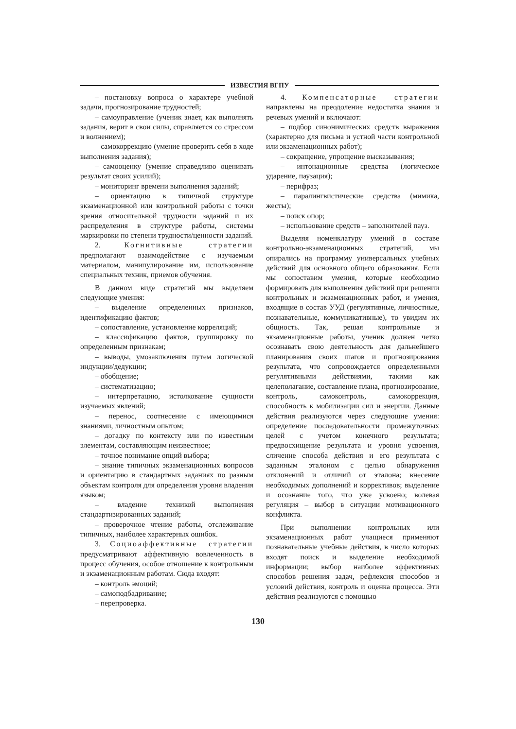ИЗВЕСТИЯ ВГПУ
– постановку вопроса о характере учебной задачи, прогнозирование трудностей;
– самоуправление (ученик знает, как выполнять задания, верит в свои силы, справляется со стрессом и волнением);
– самокоррекцию (умение проверить себя в ходе выполнения задания);
– самооценку (умение справедливо оценивать результат своих усилий);
– мониторинг времени выполнения заданий;
– ориентацию в типичной структуре экзаменационной или контрольной работы с точки зрения относительной трудности заданий и их распределения в структуре работы, системы маркировки по степени трудности/ценности заданий.
2. Когнитивные стратегии предполагают взаимодействие с изучаемым материалом, манипулирование им, использование специальных техник, приемов обучения.
В данном виде стратегий мы выделяем следующие умения:
– выделение определенных признаков, идентификацию фактов;
– сопоставление, установление корреляций;
– классификацию фактов, группировку по определенным признакам;
– выводы, умозаключения путем логической индукции/дедукции;
– обобщение;
– систематизацию;
– интерпретацию, истолкование сущности изучаемых явлений;
– перенос, соотнесение с имеющимися знаниями, личностным опытом;
– догадку по контексту или по известным элементам, составляющим неизвестное;
– точное понимание опций выбора;
– знание типичных экзаменационных вопросов и ориентацию в стандартных заданиях по разным объектам контроля для определения уровня владения языком;
– владение техникой выполнения стандартизированных заданий;
– проверочное чтение работы, отслеживание типичных, наиболее характерных ошибок.
3. Социоаффективные стратегии предусматривают аффективную вовлеченность в процесс обучения, особое отношение к контрольным и экзаменационным работам. Сюда входят:
– контроль эмоций;
– самоподбадривание;
– перепроверка.
4. Компенсаторные стратегии направлены на преодоление недостатка знания и речевых умений и включают:
– подбор синонимических средств выражения (характерно для письма и устной части контрольной или экзаменационных работ);
– сокращение, упрощение высказывания;
– интонационные средства (логическое ударение, паузация);
– перифраз;
– паралингвистические средства (мимика, жесты);
– поиск опор;
– использование средств – заполнителей пауз.
Выделяя номенклатуру умений в составе контрольно-экзаменационных стратегий, мы опирались на программу универсальных учебных действий для основного общего образования. Если мы сопоставим умения, которые необходимо формировать для выполнения действий при решении контрольных и экзаменационных работ, и умения, входящие в состав УУД (регулятивные, личностные, познавательные, коммуникативные), то увидим их общность. Так, решая контрольные и экзаменационные работы, ученик должен четко осознавать свою деятельность для дальнейшего планирования своих шагов и прогнозирования результата, что сопровождается определенными регулятивными действиями, такими как целеполагание, составление плана, прогнозирование, контроль, самоконтроль, самокоррекция, способность к мобилизации сил и энергии. Данные действия реализуются через следующие умения: определение последовательности промежуточных целей с учетом конечного результата; предвосхищение результата и уровня усвоения, сличение способа действия и его результата с заданным эталоном с целью обнаружения отклонений и отличий от эталона; внесение необходимых дополнений и коррективов; выделение и осознание того, что уже усвоено; волевая регуляция – выбор в ситуации мотивационного конфликта.
При выполнении контрольных или экзаменационных работ учащиеся применяют познавательные учебные действия, в число которых входят поиск и выделение необходимой информации; выбор наиболее эффективных способов решения задач, рефлексия способов и условий действия, контроль и оценка процесса. Эти действия реализуются с помощью
130